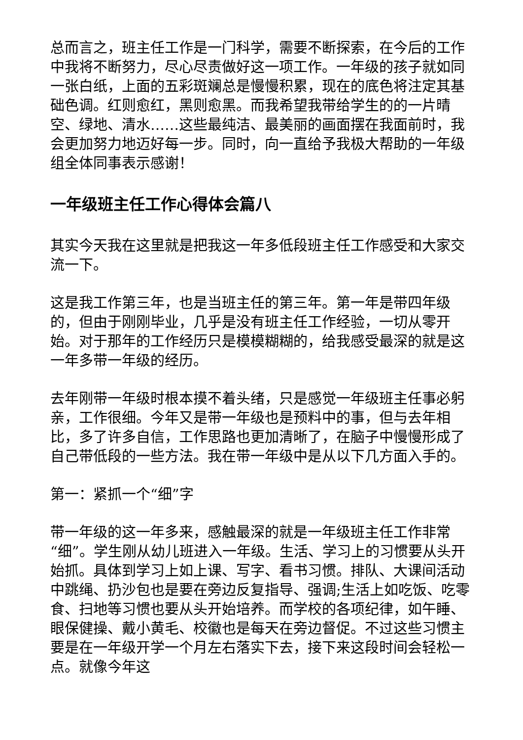总而言之，班主任工作是一门科学，需要不断探索，在今后的工作中我将不断努力，尽心尽责做好这一项工作。一年级的孩子就如同一张白纸，上面的五彩斑斓总是慢慢积累，现在的底色将注定其基础色调。红则愈红，黑则愈黑。而我希望我带给学生的的一片晴空、绿地、清水……这些最纯洁、最美丽的画面摆在我面前时，我会更加努力地迈好每一步。同时，向一直给予我极大帮助的一年级组全体同事表示感谢！
一年级班主任工作心得体会篇八
其实今天我在这里就是把我这一年多低段班主任工作感受和大家交流一下。
这是我工作第三年，也是当班主任的第三年。第一年是带四年级的，但由于刚刚毕业，几乎是没有班主任工作经验，一切从零开始。对于那年的工作经历只是模模糊糊的，给我感受最深的就是这一年多带一年级的经历。
去年刚带一年级时根本摸不着头绪，只是感觉一年级班主任事必躬亲，工作很细。今年又是带一年级也是预料中的事，但与去年相比，多了许多自信，工作思路也更加清晰了，在脑子中慢慢形成了自己带低段的一些方法。我在带一年级中是从以下几方面入手的。
第一：紧抓一个“细”字
带一年级的这一年多来，感触最深的就是一年级班主任工作非常“细”。学生刚从幼儿班进入一年级。生活、学习上的习惯要从头开始抓。具体到学习上如上课、写字、看书习惯。排队、大课间活动中跳绳、扔沙包也是要在旁边反复指导、强调;生活上如吃饭、吃零食、扫地等习惯也要从头开始培养。而学校的各项纪律，如午睡、眼保健操、戴小黄毛、校徽也是每天在旁边督促。不过这些习惯主要是在一年级开学一个月左右落实下去，接下来这段时间会轻松一点。就像今年这